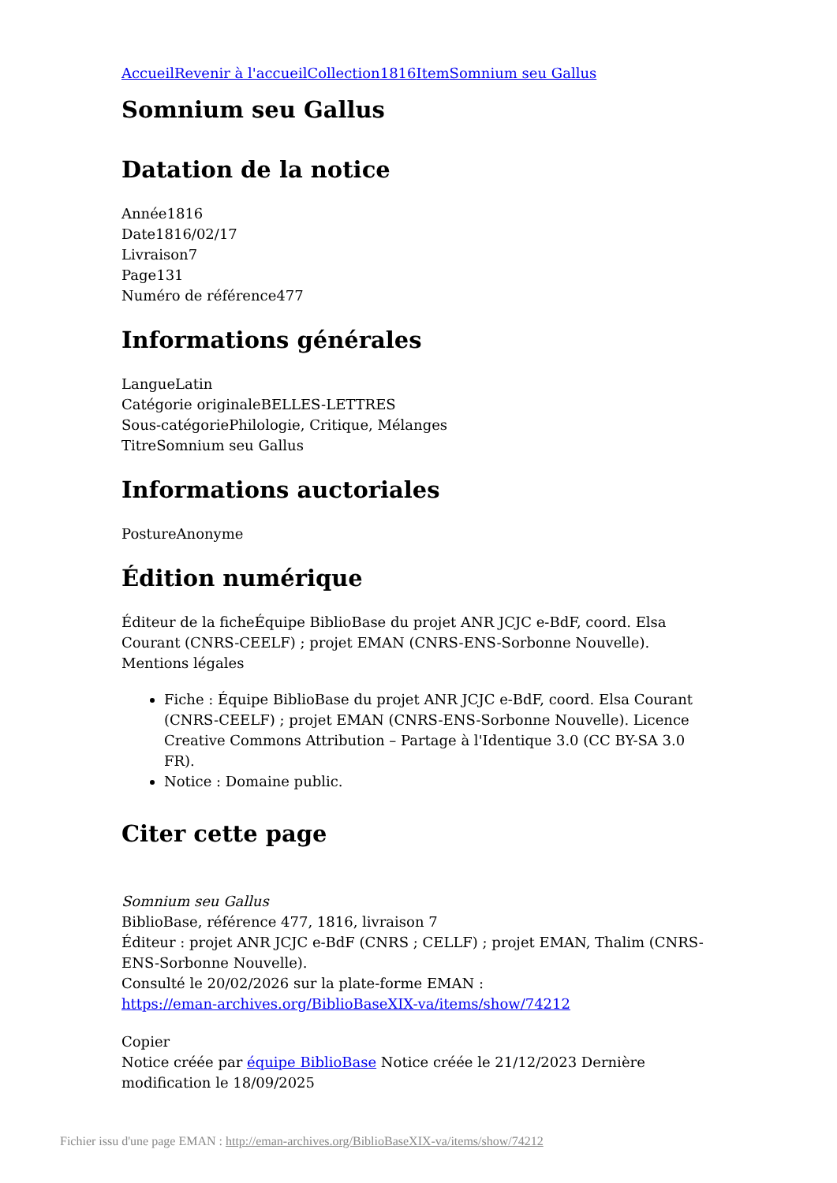Accueil Revenir à l'accueil Collection 1816 Item Somnium seu Gallus
Somnium seu Gallus
Datation de la notice
Année1816
Date1816/02/17
Livraison7
Page131
Numéro de référence477
Informations générales
LangueLatin
Catégorie originaleBELLES-LETTRES
Sous-catégoriePhilologie, Critique, Mélanges
TitreSomnium seu Gallus
Informations auctoriales
PostureAnonyme
Édition numérique
Éditeur de la ficheÉquipe BiblioBase du projet ANR JCJC e-BdF, coord. Elsa Courant (CNRS-CEELF) ; projet EMAN (CNRS-ENS-Sorbonne Nouvelle).
Mentions légales
Fiche : Équipe BiblioBase du projet ANR JCJC e-BdF, coord. Elsa Courant (CNRS-CEELF) ; projet EMAN (CNRS-ENS-Sorbonne Nouvelle). Licence Creative Commons Attribution – Partage à l'Identique 3.0 (CC BY-SA 3.0 FR).
Notice : Domaine public.
Citer cette page
Somnium seu Gallus
BiblioBase, référence 477, 1816, livraison 7
Éditeur : projet ANR JCJC e-BdF (CNRS ; CELLF) ; projet EMAN, Thalim (CNRS-ENS-Sorbonne Nouvelle).
Consulté le 20/02/2026 sur la plate-forme EMAN :
https://eman-archives.org/BiblioBaseXIX-va/items/show/74212
Copier
Notice créée par équipe BiblioBase Notice créée le 21/12/2023 Dernière modification le 18/09/2025
Fichier issu d'une page EMAN : http://eman-archives.org/BiblioBaseXIX-va/items/show/74212